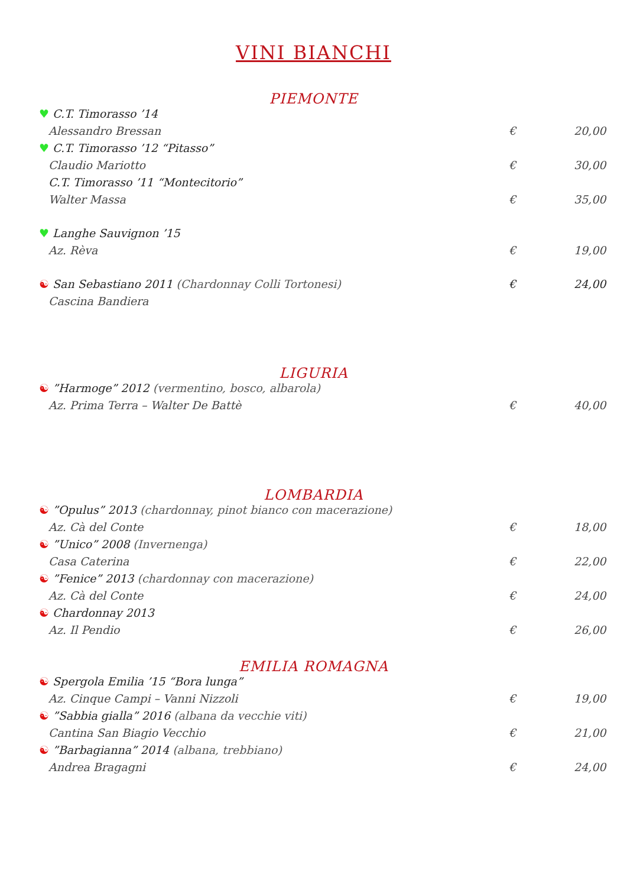VINI BIANCHI
PIEMONTE
♥ C.T. Timorasso ’14
Alessandro Bressan € 20,00
♥ C.T. Timorasso ’12 “Pitasso”
Claudio Mariotto € 30,00
C.T. Timorasso ’11 “Montecitorio”
Walter Massa € 35,00
♥ Langhe Sauvignon ’15
Az. Rèva € 19,00
☯ San Sebastiano 2011 (Chardonnay Colli Tortonesi) € 24,00
Cascina Bandiera
LIGURIA
☯ ”Harmoge” 2012 (vermentino, bosco, albarola)
Az. Prima Terra – Walter De Battè € 40,00
LOMBARDIA
☯ ”Opulus” 2013 (chardonnay, pinot bianco con macerazione)
Az. Cà del Conte € 18,00
☯ ”Unico” 2008 (Invernenga)
Casa Caterina € 22,00
☯ ”Fenice” 2013 (chardonnay con macerazione)
Az. Cà del Conte € 24,00
☯ Chardonnay 2013
Az. Il Pendio € 26,00
EMILIA ROMAGNA
☯ Spergola Emilia ’15 “Bora lunga”
Az. Cinque Campi – Vanni Nizzoli € 19,00
☯ ”Sabbia gialla” 2016 (albana da vecchie viti)
Cantina San Biagio Vecchio € 21,00
☯ ”Barbagianna” 2014 (albana, trebbiano)
Andrea Bragagni € 24,00